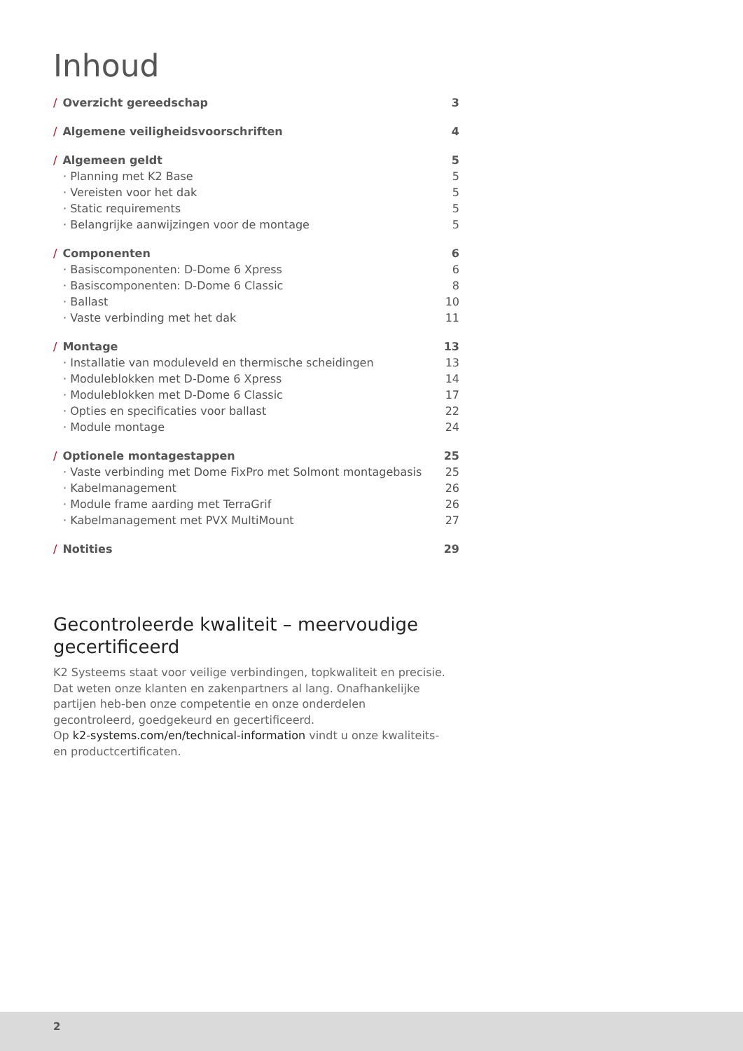Inhoud
| / Overzicht gereedschap | 3 |
| / Algemene veiligheidsvoorschriften | 4 |
| / Algemeen geldt | 5 |
| · Planning met K2 Base | 5 |
| · Vereisten voor het dak | 5 |
| · Static requirements | 5 |
| · Belangrijke aanwijzingen voor de montage | 5 |
| / Componenten | 6 |
| · Basiscomponenten: D-Dome 6 Xpress | 6 |
| · Basiscomponenten: D-Dome 6 Classic | 8 |
| · Ballast | 10 |
| · Vaste verbinding met het dak | 11 |
| / Montage | 13 |
| · Installatie van moduleveld en thermische scheidingen | 13 |
| · Moduleblokken met D-Dome 6 Xpress | 14 |
| · Moduleblokken met D-Dome 6 Classic | 17 |
| · Opties en specificaties voor ballast | 22 |
| · Module montage | 24 |
| / Optionele montagestappen | 25 |
| · Vaste verbinding met Dome FixPro met Solmont montagebasis | 25 |
| · Kabelmanagement | 26 |
| · Module frame aarding met TerraGrif | 26 |
| · Kabelmanagement met PVX MultiMount | 27 |
| / Notities | 29 |
Gecontroleerde kwaliteit – meervoudige gecertificeerd
K2 Systeems staat voor veilige verbindingen, topkwaliteit en precisie. Dat weten onze klanten en zakenpartners al lang. Onafhankelijke partijen heb-ben onze competentie en onze onderdelen gecontroleerd, goedgekeurd en gecertificeerd.
Op k2-systems.com/en/technical-information vindt u onze kwaliteits- en productcertificaten.
2